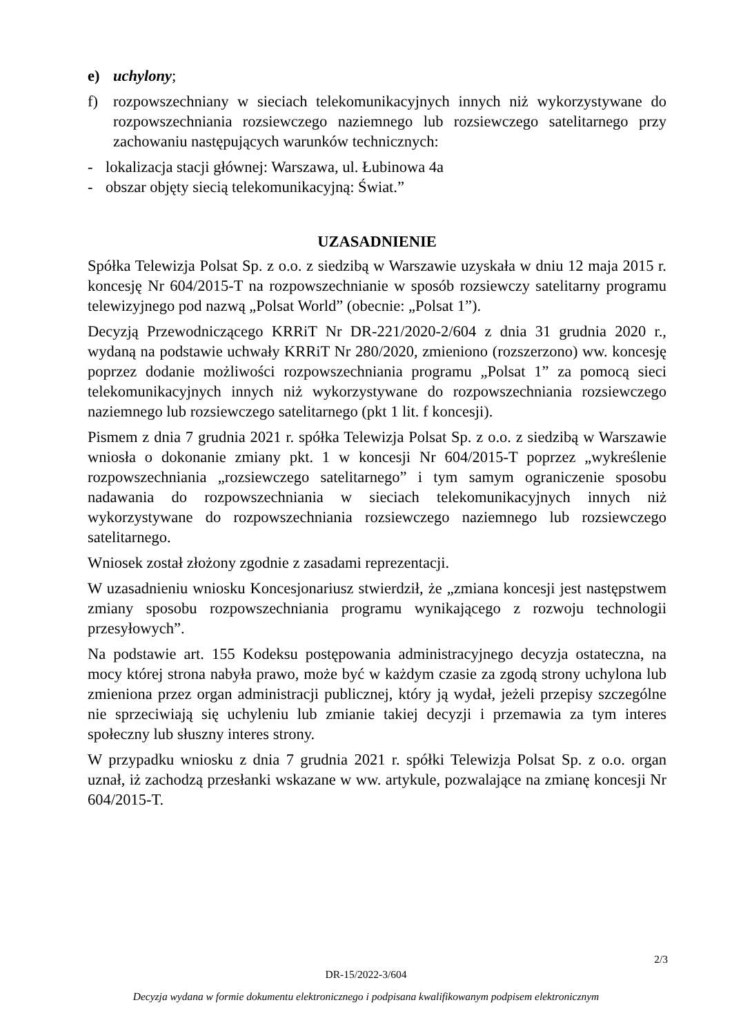e) uchylony;
f) rozpowszechniany w sieciach telekomunikacyjnych innych niż wykorzystywane do rozpowszechniania rozsiewczego naziemnego lub rozsiewczego satelitarnego przy zachowaniu następujących warunków technicznych:
- lokalizacja stacji głównej: Warszawa, ul. Łubinowa 4a
- obszar objęty siecią telekomunikacyjną: Świat.”
UZASADNIENIE
Spółka Telewizja Polsat Sp. z o.o. z siedzibą w Warszawie uzyskała w dniu 12 maja 2015 r. koncesję Nr 604/2015-T na rozpowszechnianie w sposób rozsiewczy satelitarny programu telewizyjnego pod nazwą „Polsat World” (obecnie: „Polsat 1”).
Decyzją Przewodniczącego KRRiT Nr DR-221/2020-2/604 z dnia 31 grudnia 2020 r., wydaną na podstawie uchwały KRRiT Nr 280/2020, zmieniono (rozszerzono) ww. koncesję poprzez dodanie możliwości rozpowszechniania programu „Polsat 1” za pomocą sieci telekomunikacyjnych innych niż wykorzystywane do rozpowszechniania rozsiewczego naziemnego lub rozsiewczego satelitarnego (pkt 1 lit. f koncesji).
Pismem z dnia 7 grudnia 2021 r. spółka Telewizja Polsat Sp. z o.o. z siedzibą w Warszawie wniosła o dokonanie zmiany pkt. 1 w koncesji Nr 604/2015-T poprzez „wykreślenie rozpowszechniania „rozsiewczego satelitarnego” i tym samym ograniczenie sposobu nadawania do rozpowszechniania w sieciach telekomunikacyjnych innych niż wykorzystywane do rozpowszechniania rozsiewczego naziemnego lub rozsiewczego satelitarnego.
Wniosek został złożony zgodnie z zasadami reprezentacji.
W uzasadnieniu wniosku Koncesjonariusz stwierdził, że „zmiana koncesji jest następstwem zmiany sposobu rozpowszechniania programu wynikającego z rozwoju technologii przesyłowych”.
Na podstawie art. 155 Kodeksu postępowania administracyjnego decyzja ostateczna, na mocy której strona nabyła prawo, może być w każdym czasie za zgodą strony uchylona lub zmieniona przez organ administracji publicznej, który ją wydał, jeżeli przepisy szczególne nie sprzeciwiają się uchyleniu lub zmianie takiej decyzji i przemawia za tym interes społeczny lub słuszny interes strony.
W przypadku wniosku z dnia 7 grudnia 2021 r. spółki Telewizja Polsat Sp. z o.o. organ uznał, iż zachodzą przesłanki wskazane w ww. artykule, pozwalające na zmianę koncesji Nr 604/2015-T.
2/3
DR-15/2022-3/604
Decyzja wydana w formie dokumentu elektronicznego i podpisana kwalifikowanym podpisem elektronicznym